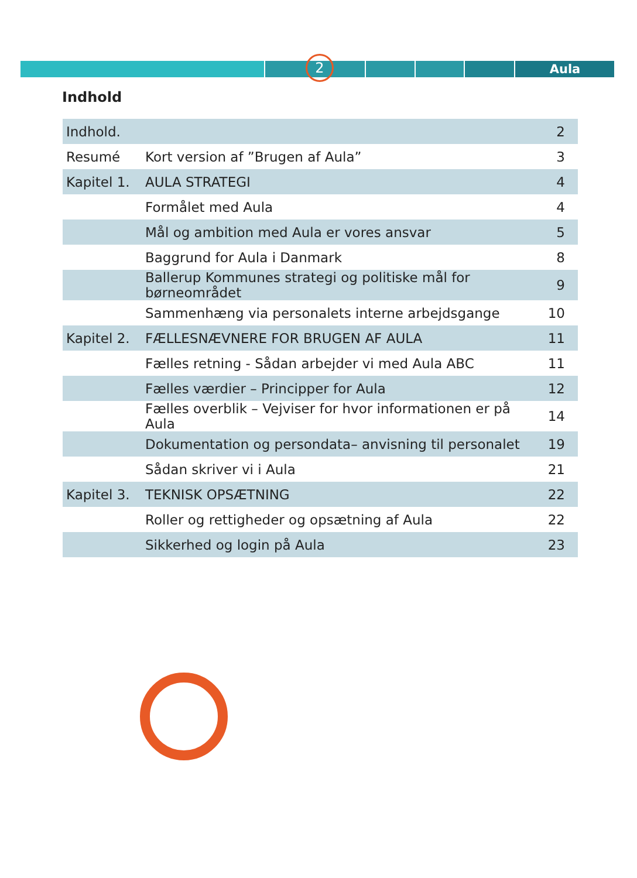2 Aula
Indhold
| Indhold. | | 2 |
| Resumé | Kort version af ”Brugen af Aula” | 3 |
| Kapitel 1. | AULA STRATEGI | 4 |
| | Formålet med Aula | 4 |
| | Mål og ambition med Aula er vores ansvar | 5 |
| | Baggrund for Aula i Danmark | 8 |
| | Ballerup Kommunes strategi og politiske mål for børneområdet | 9 |
| | Sammenhæng via personalets interne arbejdsgange | 10 |
| Kapitel 2. | FÆLLESNÆVNERE FOR BRUGEN AF AULA | 11 |
| | Fælles retning - Sådan arbejder vi med Aula ABC | 11 |
| | Fælles værdier – Principper for Aula | 12 |
| | Fælles overblik – Vejviser for hvor informationen er på Aula | 14 |
| | Dokumentation og persondata– anvisning til personalet | 19 |
| | Sådan skriver vi i Aula | 21 |
| Kapitel 3. | TEKNISK OPSÆTNING | 22 |
| | Roller og rettigheder og opsætning af Aula | 22 |
| | Sikkerhed og login på Aula | 23 |